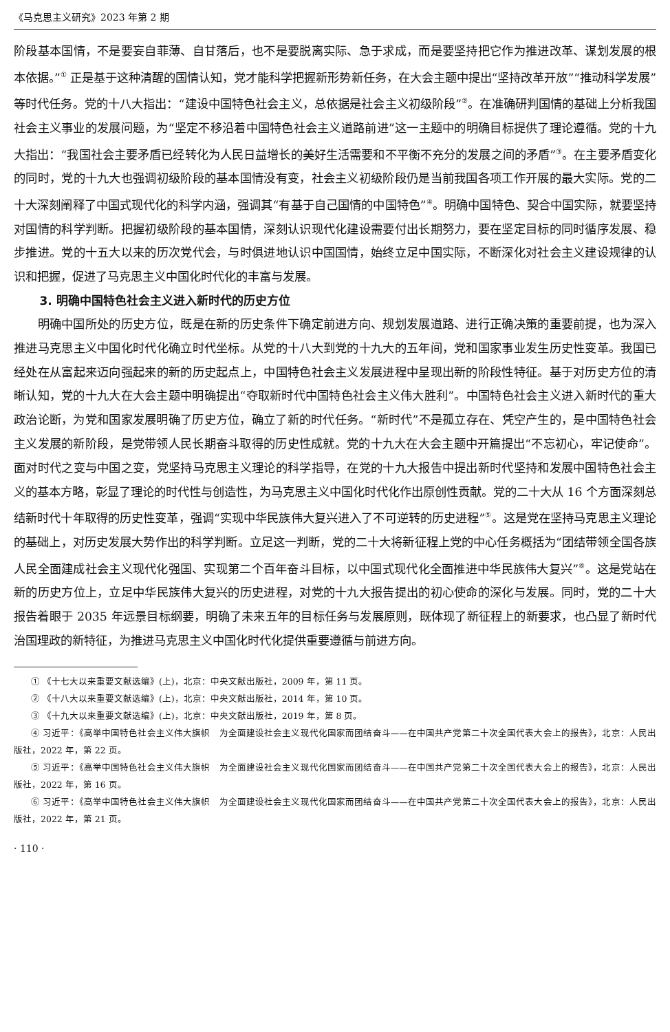《马克思主义研究》2023 年第 2 期
阶段基本国情，不是要妄自菲薄、自甘落后，也不是要脱离实际、急于求成，而是要坚持把它作为推进改革、谋划发展的根本依据。”<sup>①</sup> 正是基于这种清醒的国情认知，党才能科学把握新形势新任务，在大会主题中提出“坚持改革开放”“推动科学发展”等时代任务。党的十八大指出：“建设中国特色社会主义，总依据是社会主义初级阶段”<sup>②</sup>。在准确研判国情的基础上分析我国社会主义事业的发展问题，为“坚定不移沿着中国特色社会主义道路前进”这一主题中的明确目标提供了理论遵循。党的十九大指出：“我国社会主要矛盾已经转化为人民日益增长的美好生活需要和不平衡不充分的发展之间的矛盾”<sup>③</sup>。在主要矛盾变化的同时，党的十九大也强调初级阶段的基本国情没有变，社会主义初级阶段仍是当前我国各项工作开展的最大实际。党的二十大深刻阐释了中国式现代化的科学内涵，强调其“有基于自己国情的中国特色”<sup>④</sup>。明确中国特色、契合中国实际，就要坚持对国情的科学判断。把握初级阶段的基本国情，深刻认识现代化建设需要付出长期努力，要在坚定目标的同时循序发展、稳步推进。党的十五大以来的历次党代会，与时俱进地认识中国国情，始终立足中国实际，不断深化对社会主义建设规律的认识和把握，促进了马克思主义中国化时代化的丰富与发展。
3. 明确中国特色社会主义进入新时代的历史方位
明确中国所处的历史方位，既是在新的历史条件下确定前进方向、规划发展道路、进行正确决策的重要前提，也为深入推进马克思主义中国化时代化确立时代坐标。从党的十八大到党的十九大的五年间，党和国家事业发生历史性变革。我国已经处在从富起来迈向强起来的新的历史起点上，中国特色社会主义发展进程中呈现出新的阶段性特征。基于对历史方位的清晰认知，党的十九大在大会主题中明确提出“夺取新时代中国特色社会主义伟大胜利”。中国特色社会主义进入新时代的重大政治论断，为党和国家发展明确了历史方位，确立了新的时代任务。“新时代”不是孤立存在、凭空产生的，是中国特色社会主义发展的新阶段，是党带领人民长期奋斗取得的历史性成就。党的十九大在大会主题中开篇提出“不忘初心，牢记使命”。面对时代之变与中国之变，党坚持马克思主义理论的科学指导，在党的十九大报告中提出新时代坚持和发展中国特色社会主义的基本方略，彰显了理论的时代性与创造性，为马克思主义中国化时代化作出原创性贡献。党的二十大从 16 个方面深刻总结新时代十年取得的历史性变革，强调“实现中华民族伟大复兴进入了不可逆转的历史进程”<sup>⑤</sup>。这是党在坚持马克思主义理论的基础上，对历史发展大势作出的科学判断。立足这一判断，党的二十大将新征程上党的中心任务概括为“团结带领全国各族人民全面建成社会主义现代化强国、实现第二个百年奋斗目标，以中国式现代化全面推进中华民族伟大复兴”<sup>⑥</sup>。这是党站在新的历史方位上，立足中华民族伟大复兴的历史进程，对党的十九大报告提出的初心使命的深化与发展。同时，党的二十大报告着眼于 2035 年远景目标纲要，明确了未来五年的目标任务与发展原则，既体现了新征程上的新要求，也凸显了新时代治国理政的新特征，为推进马克思主义中国化时代化提供重要遵循与前进方向。
① 《十七大以来重要文献选编》(上)，北京：中央文献出版社，2009 年，第 11 页。
② 《十八大以来重要文献选编》(上)，北京：中央文献出版社，2014 年，第 10 页。
③ 《十九大以来重要文献选编》(上)，北京：中央文献出版社，2019 年，第 8 页。
④ 习近平：《高举中国特色社会主义伟大旗帜　为全面建设社会主义现代化国家而团结奋斗——在中国共产党第二十次全国代表大会上的报告》，北京：人民出版社，2022 年，第 22 页。
⑤ 习近平：《高举中国特色社会主义伟大旗帜　为全面建设社会主义现代化国家而团结奋斗——在中国共产党第二十次全国代表大会上的报告》，北京：人民出版社，2022 年，第 16 页。
⑥ 习近平：《高举中国特色社会主义伟大旗帜　为全面建设社会主义现代化国家而团结奋斗——在中国共产党第二十次全国代表大会上的报告》，北京：人民出版社，2022 年，第 21 页。
· 110 ·